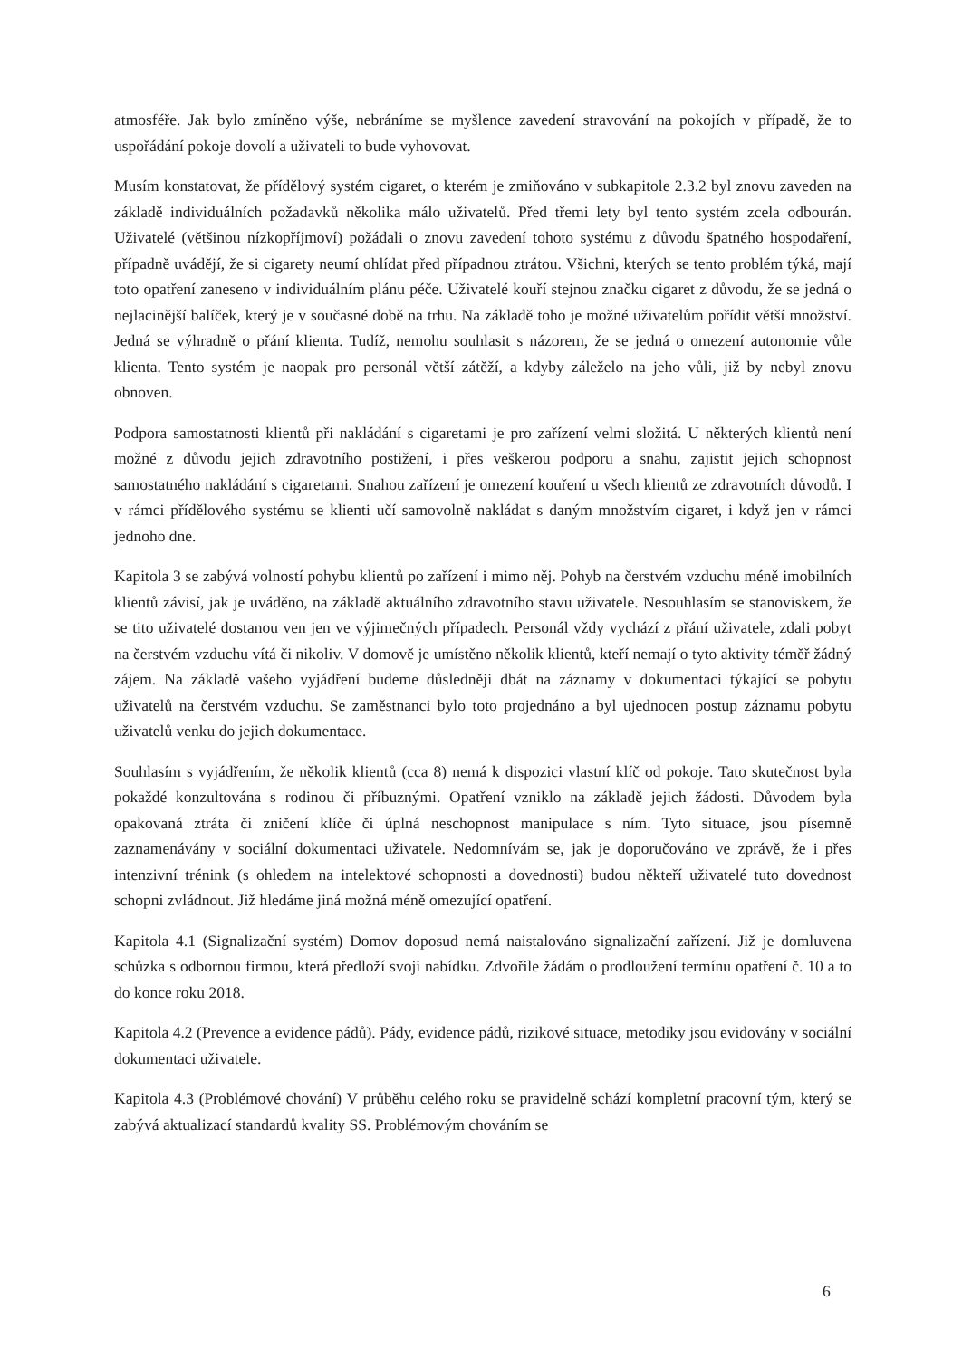atmosféře. Jak bylo zmíněno výše, nebráníme se myšlence zavedení stravování na pokojích v případě, že to uspořádání pokoje dovolí a uživateli to bude vyhovovat.
Musím konstatovat, že přídělový systém cigaret, o kterém je zmiňováno v subkapitole 2.3.2 byl znovu zaveden na základě individuálních požadavků několika málo uživatelů. Před třemi lety byl tento systém zcela odbourán. Uživatelé (většinou nízkopříjmoví) požádali o znovu zavedení tohoto systému z důvodu špatného hospodaření, případně uvádějí, že si cigarety neumí ohlídat před případnou ztrátou. Všichni, kterých se tento problém týká, mají toto opatření zaneseno v individuálním plánu péče. Uživatelé kouří stejnou značku cigaret z důvodu, že se jedná o nejlacinější balíček, který je v současné době na trhu. Na základě toho je možné uživatelům pořídit větší množství. Jedná se výhradně o přání klienta. Tudíž, nemohu souhlasit s názorem, že se jedná o omezení autonomie vůle klienta. Tento systém je naopak pro personál větší zátěží, a kdyby záleželo na jeho vůli, již by nebyl znovu obnoven.
Podpora samostatnosti klientů při nakládání s cigaretami je pro zařízení velmi složitá. U některých klientů není možné z důvodu jejich zdravotního postižení, i přes veškerou podporu a snahu, zajistit jejich schopnost samostatného nakládání s cigaretami. Snahou zařízení je omezení kouření u všech klientů ze zdravotních důvodů. I v rámci přídělového systému se klienti učí samovolně nakládat s daným množstvím cigaret, i když jen v rámci jednoho dne.
Kapitola 3 se zabývá volností pohybu klientů po zařízení i mimo něj. Pohyb na čerstvém vzduchu méně imobilních klientů závisí, jak je uváděno, na základě aktuálního zdravotního stavu uživatele. Nesouhlasím se stanoviskem, že se tito uživatelé dostanou ven jen ve výjimečných případech. Personál vždy vychází z přání uživatele, zdali pobyt na čerstvém vzduchu vítá či nikoliv. V domově je umístěno několik klientů, kteří nemají o tyto aktivity téměř žádný zájem. Na základě vašeho vyjádření budeme důsledněji dbát na záznamy v dokumentaci týkající se pobytu uživatelů na čerstvém vzduchu. Se zaměstnanci bylo toto projednáno a byl ujednocen postup záznamu pobytu uživatelů venku do jejich dokumentace.
Souhlasím s vyjádřením, že několik klientů (cca 8) nemá k dispozici vlastní klíč od pokoje. Tato skutečnost byla pokaždé konzultována s rodinou či příbuznými. Opatření vzniklo na základě jejich žádosti. Důvodem byla opakovaná ztráta či zničení klíče či úplná neschopnost manipulace s ním. Tyto situace, jsou písemně zaznamenávány v sociální dokumentaci uživatele. Nedomnívám se, jak je doporučováno ve zprávě, že i přes intenzivní trénink (s ohledem na intelektové schopnosti a dovednosti) budou někteří uživatelé tuto dovednost schopni zvládnout. Již hledáme jiná možná méně omezující opatření.
Kapitola 4.1 (Signalizační systém) Domov doposud nemá naistalováno signalizační zařízení. Již je domluvena schůzka s odbornou firmou, která předloží svoji nabídku. Zdvořile žádám o prodloužení termínu opatření č. 10 a to do konce roku 2018.
Kapitola 4.2 (Prevence a evidence pádů). Pády, evidence pádů, rizikové situace, metodiky jsou evidovány v sociální dokumentaci uživatele.
Kapitola 4.3 (Problémové chování) V průběhu celého roku se pravidelně schází kompletní pracovní tým, který se zabývá aktualizací standardů kvality SS. Problémovým chováním se
6